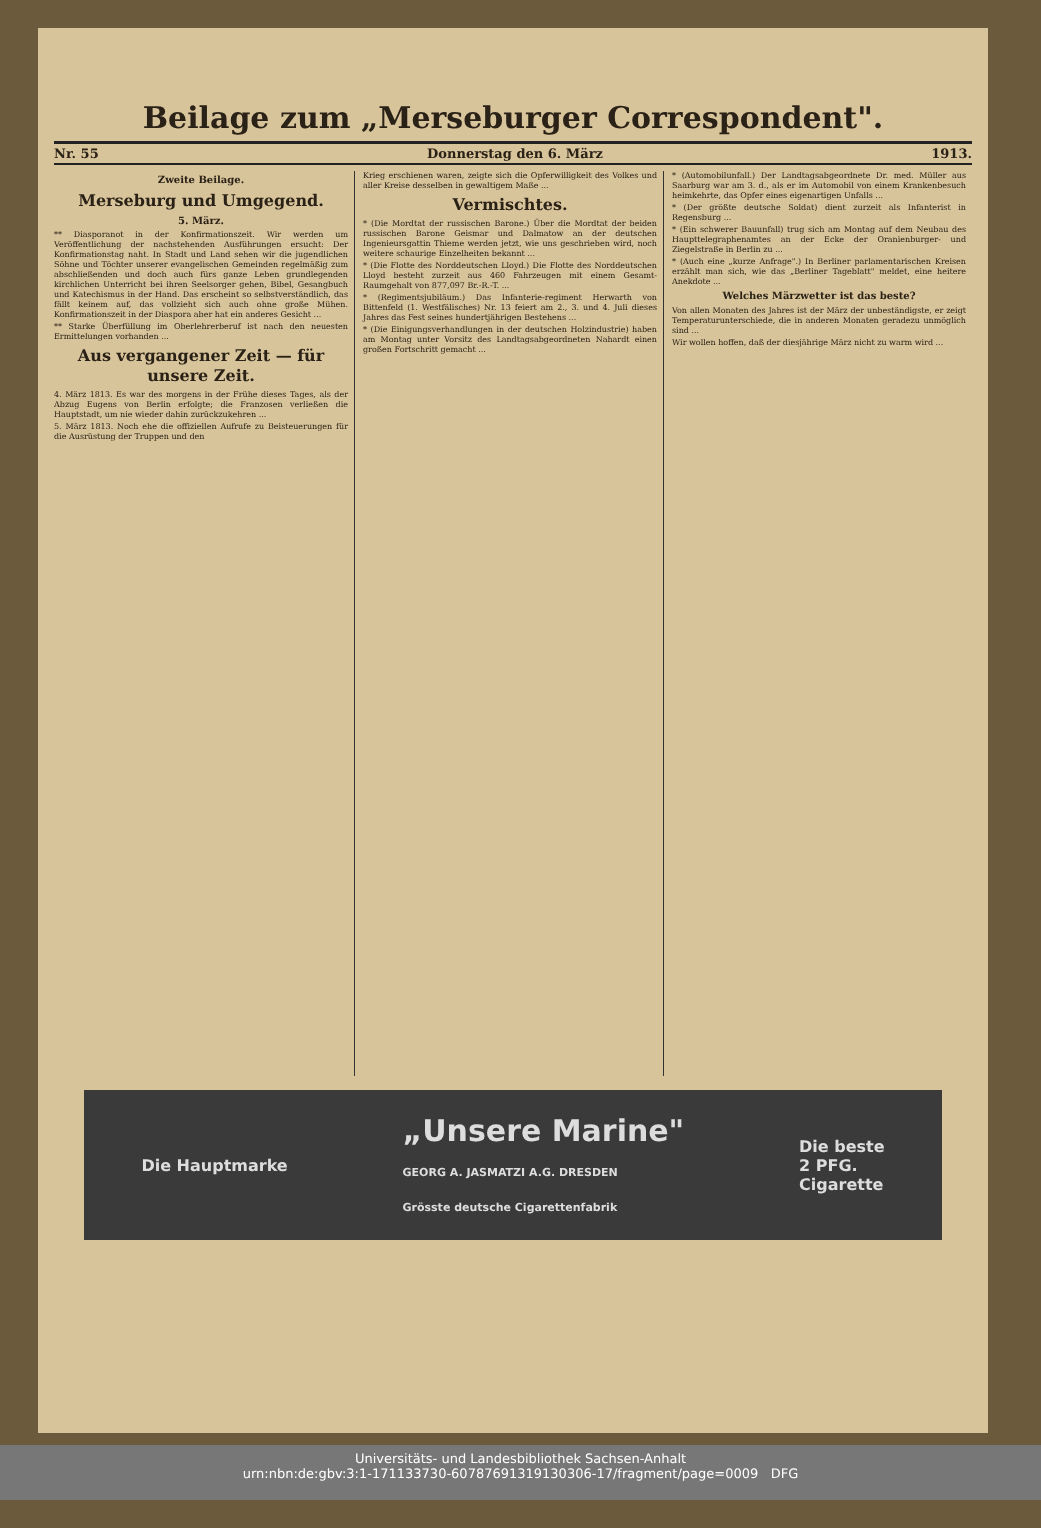Beilage zum „Merseburger Correspondent".
Nr. 55 Donnerstag den 6. März 1913.
Zweite Beilage.
Merseburg und Umgegend.
5. März.
** Diasporanot in der Konfirmationszeit. Wir werden um Veröffentlichung der nachstehenden Ausführungen ersucht: Der Konfirmationstag naht. In Stadt und Land sehen wir die jugendlichen Söhne und Töchter unserer evangelischen Gemeinden regelmäßig zum abschließenden und doch auch fürs ganze Leben grundlegenden kirchlichen Unterricht bei ihren Seelsorger gehen, Bibel, Gesangbuch und Katechismus in der Hand. Das erscheint so selbstverständlich, das fällt keinem auf, das vollzieht sich auch ohne große Mühen. Konfirmationszeit in der Diaspora aber hat ein anderes Gesicht ...
** Starke Überfüllung im Oberlehrerberuf ist nach den neuesten Ermittelungen vorhanden ...
Aus vergangener Zeit — für unsere Zeit.
4. März 1813. Es war des morgens in der Frühe dieses Tages, als der Abzug Eugens von Berlin erfolgte; die Franzosen verließen die Hauptstadt, um nie wieder dahin zurückzukehren ...
5. März 1813. Noch ehe die offiziellen Aufrufe zu Beisteuerungen für die Ausrüstung der Truppen und den
Krieg erschienen waren, zeigte sich die Opferwilligkeit des Volkes und aller Kreise desselben in gewaltigem Maße ...
Vermischtes.
* (Die Mordtat der russischen Barone.) Über die Mordtat der beiden russischen Barone Geismar und Dalmatow an der deutschen Ingenieursgattin Thieme werden jetzt, wie uns geschrieben wird, noch weitere schaurige Einzelheiten bekannt ...
* (Die Flotte des Norddeutschen Lloyd.) Die Flotte des Norddeutschen Lloyd besteht zurzeit aus 460 Fahrzeugen mit einem Gesamt-Raumgehalt von 877,097 Br.-R.-T. ...
* (Regimentsjubiläum.) Das Infanterie-regiment Herwarth von Bittenfeld (1. Westfälisches) Nr. 13 feiert am 2., 3. und 4. Juli dieses Jahres das Fest seines hundertjährigen Bestehens ...
* (Die Einigungsverhandlungen in der deutschen Holzindustrie) haben am Montag unter Vorsitz des Landtagsabgeordneten Nahardt einen großen Fortschritt gemacht ...
* (Automobilunfall.) Der Landtagsabgeordnete Dr. med. Müller aus Saarburg war am 3. d., als er im Automobil von einem Krankenbesuch heimkehrte, das Opfer eines eigenartigen Unfalls ...
* (Der größte deutsche Soldat) dient zurzeit als Infanterist in Regensburg ...
* (Ein schwerer Bauunfall) trug sich am Montag auf dem Neubau des Haupttelegraphenamtes an der Ecke der Oranienburger- und Ziegelstraße in Berlin zu ...
* (Auch eine „kurze Anfrage".) In Berliner parlamentarischen Kreisen erzählt man sich, wie das „Berliner Tageblatt" meldet, eine heitere Anekdote ...
Welches Märzwetter ist das beste?
Von allen Monaten des Jahres ist der März der unbeständigste, er zeigt Temperaturunterschiede, die in anderen Monaten geradezu unmöglich sind ...
Wir wollen hoffen, daß der diesjährige März nicht zu warm wird ...
Die Hauptmarke „Unsere Marine"
GEORG A. JASMATZI A.G. DRESDEN
Grösste deutsche Cigarettenfabrik Die beste
2 PFG.
Cigarette
Universitäts- und Landesbibliothek Sachsen-Anhalt
urn:nbn:de:gbv:3:1-171133730-60787691319130306-17/fragment/page=0009 DFG